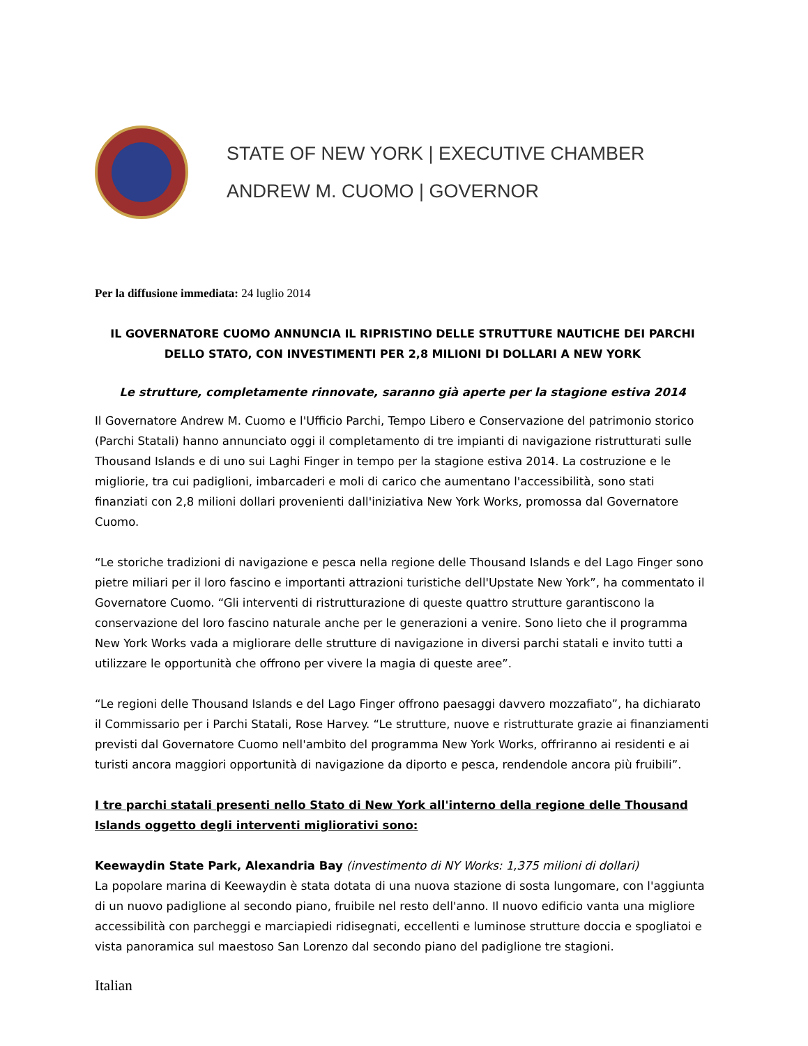STATE OF NEW YORK | EXECUTIVE CHAMBER
ANDREW M. CUOMO | GOVERNOR
Per la diffusione immediata: 24 luglio 2014
IL GOVERNATORE CUOMO ANNUNCIA IL RIPRISTINO DELLE STRUTTURE NAUTICHE DEI PARCHI DELLO STATO, CON INVESTIMENTI PER 2,8 MILIONI DI DOLLARI A NEW YORK
Le strutture, completamente rinnovate, saranno già aperte per la stagione estiva 2014
Il Governatore Andrew M. Cuomo e l'Ufficio Parchi, Tempo Libero e Conservazione del patrimonio storico (Parchi Statali) hanno annunciato oggi il completamento di tre impianti di navigazione ristrutturati sulle Thousand Islands e di uno sui Laghi Finger in tempo per la stagione estiva 2014. La costruzione e le migliorie, tra cui padiglioni, imbarcaderi e moli di carico che aumentano l'accessibilità, sono stati finanziati con 2,8 milioni dollari provenienti dall'iniziativa New York Works, promossa dal Governatore Cuomo.
“Le storiche tradizioni di navigazione e pesca nella regione delle Thousand Islands e del Lago Finger sono pietre miliari per il loro fascino e importanti attrazioni turistiche dell'Upstate New York”, ha commentato il Governatore Cuomo. “Gli interventi di ristrutturazione di queste quattro strutture garantiscono la conservazione del loro fascino naturale anche per le generazioni a venire. Sono lieto che il programma New York Works vada a migliorare delle strutture di navigazione in diversi parchi statali e invito tutti a utilizzare le opportunità che offrono per vivere la magia di queste aree”.
“Le regioni delle Thousand Islands e del Lago Finger offrono paesaggi davvero mozzafiato”, ha dichiarato il Commissario per i Parchi Statali, Rose Harvey. “Le strutture, nuove e ristrutturate grazie ai finanziamenti previsti dal Governatore Cuomo nell'ambito del programma New York Works, offriranno ai residenti e ai turisti ancora maggiori opportunità di navigazione da diporto e pesca, rendendole ancora più fruibili”.
I tre parchi statali presenti nello Stato di New York all'interno della regione delle Thousand Islands oggetto degli interventi migliorativi sono:
Keewaydin State Park, Alexandria Bay (investimento di NY Works: 1,375 milioni di dollari)
La popolare marina di Keewaydin è stata dotata di una nuova stazione di sosta lungomare, con l'aggiunta di un nuovo padiglione al secondo piano, fruibile nel resto dell'anno. Il nuovo edificio vanta una migliore accessibilità con parcheggi e marciapiedi ridisegnati, eccellenti e luminose strutture doccia e spogliatoi e vista panoramica sul maestoso San Lorenzo dal secondo piano del padiglione tre stagioni.
Italian